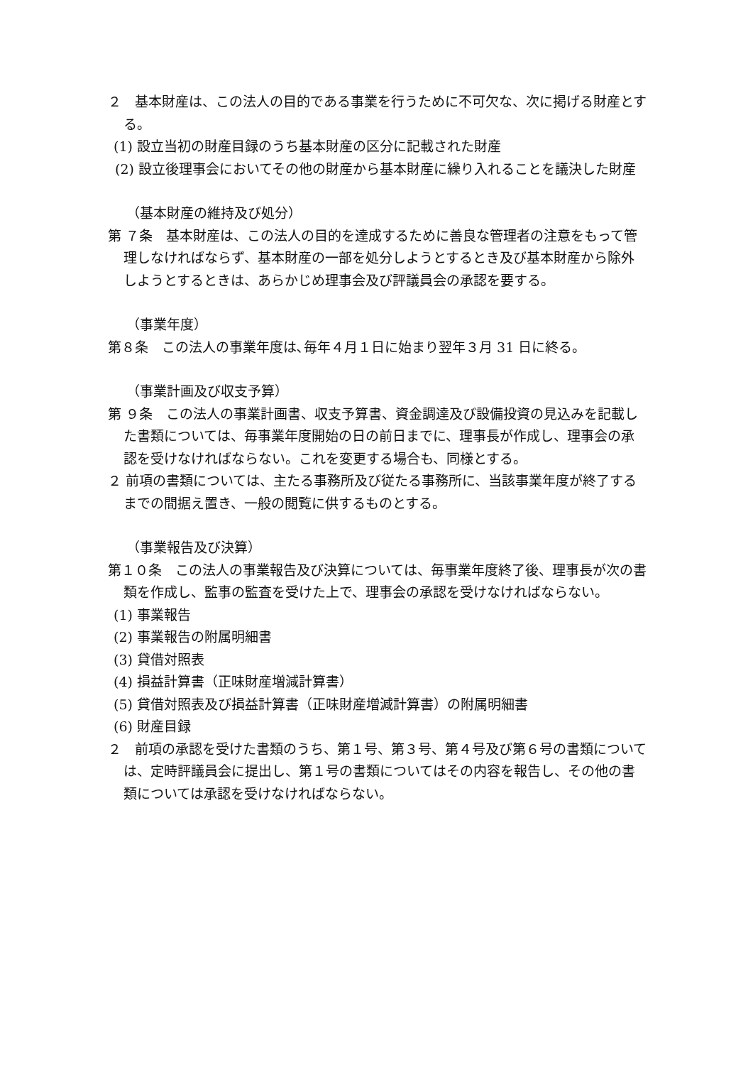２　基本財産は、この法人の目的である事業を行うために不可欠な、次に掲げる財産とする。
(1) 設立当初の財産目録のうち基本財産の区分に記載された財産
(2) 設立後理事会においてその他の財産から基本財産に繰り入れることを議決した財産
（基本財産の維持及び処分）
第 ７条　基本財産は、この法人の目的を達成するために善良な管理者の注意をもって管理しなければならず、基本財産の一部を処分しようとするとき及び基本財産から除外しようとするときは、あらかじめ理事会及び評議員会の承認を要する。
（事業年度）
第８条　この法人の事業年度は､毎年４月１日に始まり翌年３月 31 日に終る。
（事業計画及び収支予算）
第 ９条　この法人の事業計画書、収支予算書、資金調達及び設備投資の見込みを記載した書類については、毎事業年度開始の日の前日までに、理事長が作成し、理事会の承認を受けなければならない。これを変更する場合も、同様とする。
２ 前項の書類については、主たる事務所及び従たる事務所に、当該事業年度が終了するまでの間据え置き、一般の閲覧に供するものとする。
（事業報告及び決算）
第１０条　この法人の事業報告及び決算については、毎事業年度終了後、理事長が次の書類を作成し、監事の監査を受けた上で、理事会の承認を受けなければならない。
(1) 事業報告
(2) 事業報告の附属明細書
(3) 貸借対照表
(4) 損益計算書（正味財産増減計算書）
(5) 貸借対照表及び損益計算書（正味財産増減計算書）の附属明細書
(6) 財産目録
２　前項の承認を受けた書類のうち、第１号、第３号、第４号及び第６号の書類については、定時評議員会に提出し、第１号の書類についてはその内容を報告し、その他の書類については承認を受けなければならない。